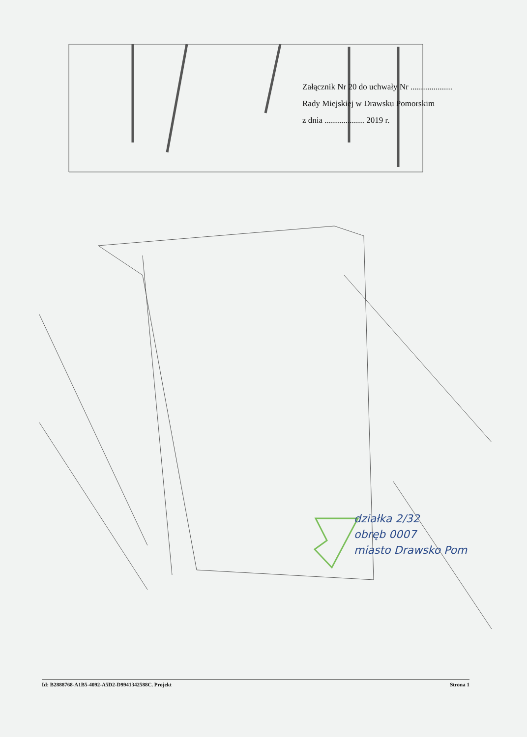Załącznik Nr 20 do uchwały Nr ....................
Rady Miejskiej w Drawsku Pomorskim
z dnia ................... 2019 r.
działka 2/32
obręb 0007
miasto Drawsko Pom
Id: B2888768-A1B5-4092-A5D2-D9941342588C. Projekt Strona 1